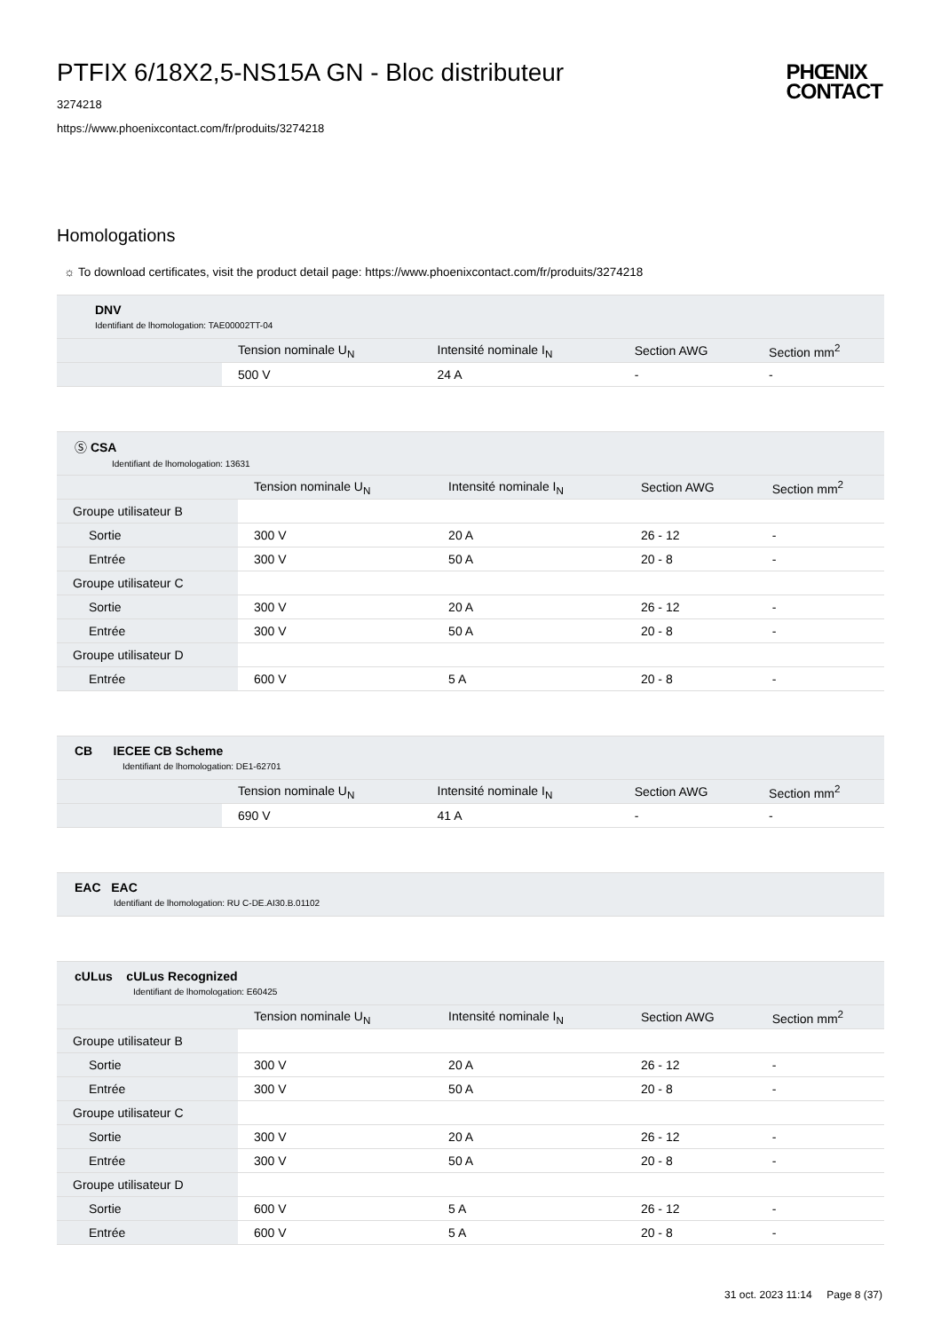PTFIX 6/18X2,5-NS15A GN - Bloc distributeur
PHŒNIX
CONTACT
3274218
https://www.phoenixcontact.com/fr/produits/3274218
Homologations
☼ To download certificates, visit the product detail page: https://www.phoenixcontact.com/fr/produits/3274218
| DNV Identifiant de lhomologation: TAE00002TT-04 | | | | |
| | Tension nominale U<sub>N</sub> | Intensité nominale I<sub>N</sub> | Section AWG | Section mm<sup>2</sup> |
| | 500 V | 24 A | - | - |
| Ⓢ CSA Identifiant de lhomologation: 13631 | | | | |
| | Tension nominale U<sub>N</sub> | Intensité nominale I<sub>N</sub> | Section AWG | Section mm<sup>2</sup> |
| Groupe utilisateur B | | | | |
| Sortie | 300 V | 20 A | 26 - 12 | - |
| Entrée | 300 V | 50 A | 20 - 8 | - |
| Groupe utilisateur C | | | | |
| Sortie | 300 V | 20 A | 26 - 12 | - |
| Entrée | 300 V | 50 A | 20 - 8 | - |
| Groupe utilisateur D | | | | |
| Entrée | 600 V | 5 A | 20 - 8 | - |
| CB IECEE CB Scheme Identifiant de lhomologation: DE1-62701 | | | | |
| | Tension nominale U<sub>N</sub> | Intensité nominale I<sub>N</sub> | Section AWG | Section mm<sup>2</sup> |
| | 690 V | 41 A | - | - |
| EAC EAC Identifiant de lhomologation: RU C-DE.AI30.B.01102 |
| cULus cULus Recognized Identifiant de lhomologation: E60425 | | | | |
| | Tension nominale U<sub>N</sub> | Intensité nominale I<sub>N</sub> | Section AWG | Section mm<sup>2</sup> |
| Groupe utilisateur B | | | | |
| Sortie | 300 V | 20 A | 26 - 12 | - |
| Entrée | 300 V | 50 A | 20 - 8 | - |
| Groupe utilisateur C | | | | |
| Sortie | 300 V | 20 A | 26 - 12 | - |
| Entrée | 300 V | 50 A | 20 - 8 | - |
| Groupe utilisateur D | | | | |
| Sortie | 600 V | 5 A | 26 - 12 | - |
| Entrée | 600 V | 5 A | 20 - 8 | - |
31 oct. 2023 11:14 Page 8 (37)